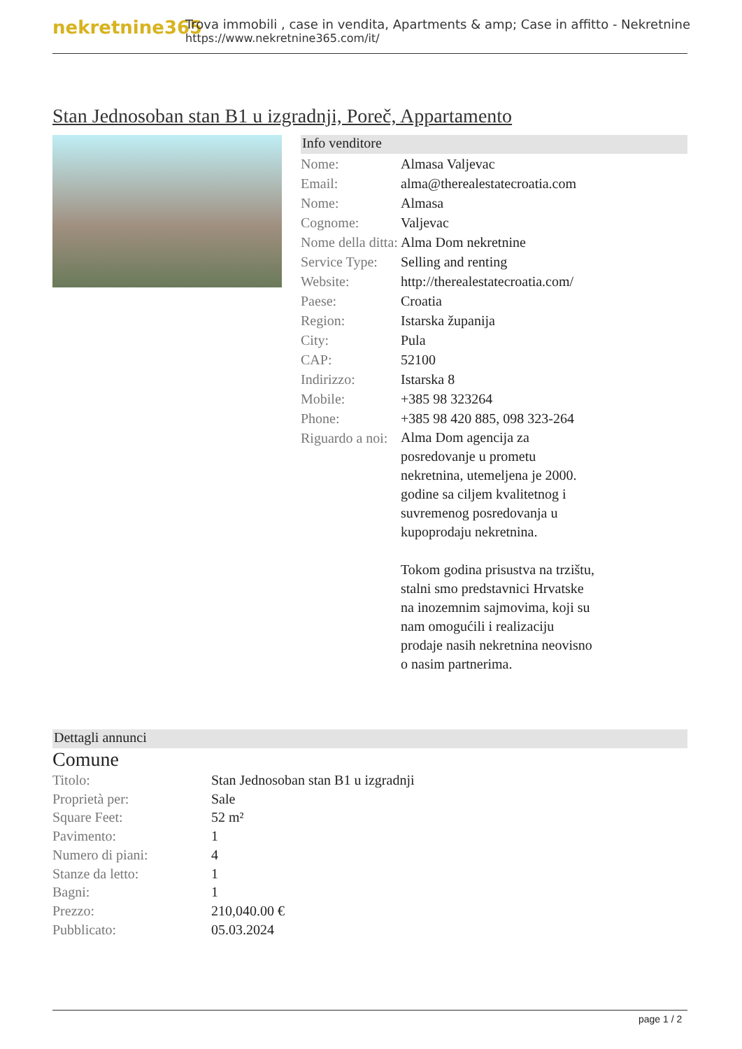nekretnine365
Trova immobili , case in vendita, Apartments & amp; Case in affitto - Nekretnine
https://www.nekretnine365.com/it/
Stan Jednosoban stan B1 u izgradnji, Poreč, Appartamento
Info venditore
| Nome: | Almasa Valjevac |
| Email: | alma@therealestatecroatia.com |
| Nome: | Almasa |
| Cognome: | Valjevac |
| Nome della ditta: | Alma Dom nekretnine |
| Service Type: | Selling and renting |
| Website: | http://therealestatecroatia.com/ |
| Paese: | Croatia |
| Region: | Istarska županija |
| City: | Pula |
| CAP: | 52100 |
| Indirizzo: | Istarska 8 |
| Mobile: | +385 98 323264 |
| Phone: | +385 98 420 885, 098 323-264 |
| Riguardo a noi: | Alma Dom agencija za posredovanje u prometu nekretnina, utemeljena je 2000. godine sa ciljem kvalitetnog i suvremenog posredovanja u kupoprodaju nekretnina. Tokom godina prisustva na trzištu, stalni smo predstavnici Hrvatske na inozemnim sajmovima, koji su nam omogućili i realizaciju prodaje nasih nekretnina neovisno o nasim partnerima. |
Dettagli annunci
Comune
| Titolo: | Stan Jednosoban stan B1 u izgradnji |
| Proprietà per: | Sale |
| Square Feet: | 52 m² |
| Pavimento: | 1 |
| Numero di piani: | 4 |
| Stanze da letto: | 1 |
| Bagni: | 1 |
| Prezzo: | 210,040.00 € |
| Pubblicato: | 05.03.2024 |
page 1 / 2